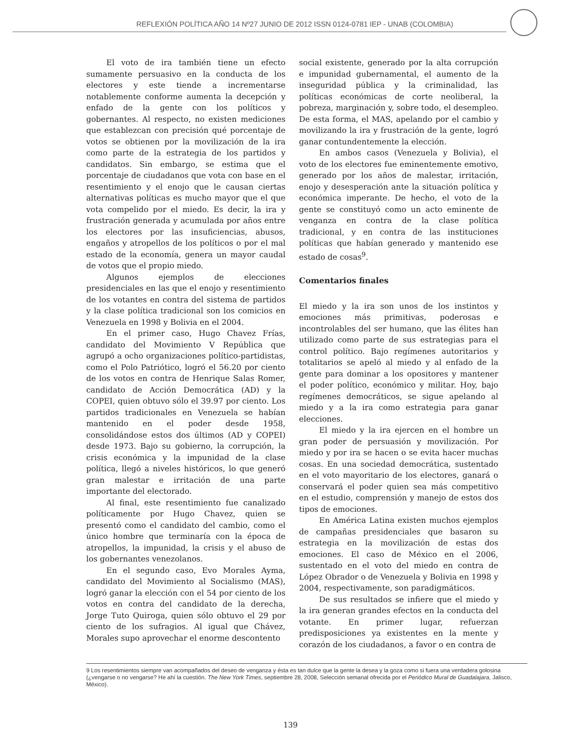REFLEXIÓN POLÍTICA AÑO 14 Nº27 JUNIO DE 2012 ISSN 0124-0781 IEP - UNAB (COLOMBIA)
El voto de ira también tiene un efecto sumamente persuasivo en la conducta de los electores y este tiende a incrementarse notablemente conforme aumenta la decepción y enfado de la gente con los políticos y gobernantes. Al respecto, no existen mediciones que establezcan con precisión qué porcentaje de votos se obtienen por la movilización de la ira como parte de la estrategia de los partidos y candidatos. Sin embargo, se estima que el porcentaje de ciudadanos que vota con base en el resentimiento y el enojo que le causan ciertas alternativas políticas es mucho mayor que el que vota compelido por el miedo. Es decir, la ira y frustración generada y acumulada por años entre los electores por las insuficiencias, abusos, engaños y atropellos de los políticos o por el mal estado de la economía, genera un mayor caudal de votos que el propio miedo.
Algunos ejemplos de elecciones presidenciales en las que el enojo y resentimiento de los votantes en contra del sistema de partidos y la clase política tradicional son los comicios en Venezuela en 1998 y Bolivia en el 2004.
En el primer caso, Hugo Chavez Frías, candidato del Movimiento V República que agrupó a ocho organizaciones político-partidistas, como el Polo Patriótico, logró el 56.20 por ciento de los votos en contra de Henrique Salas Romer, candidato de Acción Democrática (AD) y la COPEI, quien obtuvo sólo el 39.97 por ciento. Los partidos tradicionales en Venezuela se habían mantenido en el poder desde 1958, consolidándose estos dos últimos (AD y COPEI) desde 1973. Bajo su gobierno, la corrupción, la crisis económica y la impunidad de la clase política, llegó a niveles históricos, lo que generó gran malestar e irritación de una parte importante del electorado.
Al final, este resentimiento fue canalizado políticamente por Hugo Chavez, quien se presentó como el candidato del cambio, como el único hombre que terminaría con la época de atropellos, la impunidad, la crisis y el abuso de los gobernantes venezolanos.
En el segundo caso, Evo Morales Ayma, candidato del Movimiento al Socialismo (MAS), logró ganar la elección con el 54 por ciento de los votos en contra del candidato de la derecha, Jorge Tuto Quiroga, quien sólo obtuvo el 29 por ciento de los sufragios. Al igual que Chávez, Morales supo aprovechar el enorme descontento
social existente, generado por la alta corrupción e impunidad gubernamental, el aumento de la inseguridad pública y la criminalidad, las políticas económicas de corte neoliberal, la pobreza, marginación y, sobre todo, el desempleo. De esta forma, el MAS, apelando por el cambio y movilizando la ira y frustración de la gente, logró ganar contundentemente la elección.
En ambos casos (Venezuela y Bolivia), el voto de los electores fue eminentemente emotivo, generado por los años de malestar, irritación, enojo y desesperación ante la situación política y económica imperante. De hecho, el voto de la gente se constituyó como un acto eminente de venganza en contra de la clase política tradicional, y en contra de las instituciones políticas que habían generado y mantenido ese estado de cosas<sup>9</sup>.
Comentarios finales
El miedo y la ira son unos de los instintos y emociones más primitivas, poderosas e incontrolables del ser humano, que las élites han utilizado como parte de sus estrategias para el control político. Bajo regímenes autoritarios y totalitarios se apeló al miedo y al enfado de la gente para dominar a los opositores y mantener el poder político, económico y militar. Hoy, bajo regímenes democráticos, se sigue apelando al miedo y a la ira como estrategia para ganar elecciones.
El miedo y la ira ejercen en el hombre un gran poder de persuasión y movilización. Por miedo y por ira se hacen o se evita hacer muchas cosas. En una sociedad democrática, sustentado en el voto mayoritario de los electores, ganará o conservará el poder quien sea más competitivo en el estudio, comprensión y manejo de estos dos tipos de emociones.
En América Latina existen muchos ejemplos de campañas presidenciales que basaron su estrategia en la movilización de estas dos emociones. El caso de México en el 2006, sustentado en el voto del miedo en contra de López Obrador o de Venezuela y Bolivia en 1998 y 2004, respectivamente, son paradigmáticos.
De sus resultados se infiere que el miedo y la ira generan grandes efectos en la conducta del votante. En primer lugar, refuerzan predisposiciones ya existentes en la mente y corazón de los ciudadanos, a favor o en contra de
9 Los resentimientos siempre van acompañados del deseo de venganza y ésta es tan dulce que la gente la desea y la goza como si fuera una verdadera golosina (¿vengarse o no vengarse? He ahí la cuestión. The New York Times, septiembre 28, 2008, Selección semanal ofrecida por el Periódico Mural de Guadalajara, Jalisco, México).
139